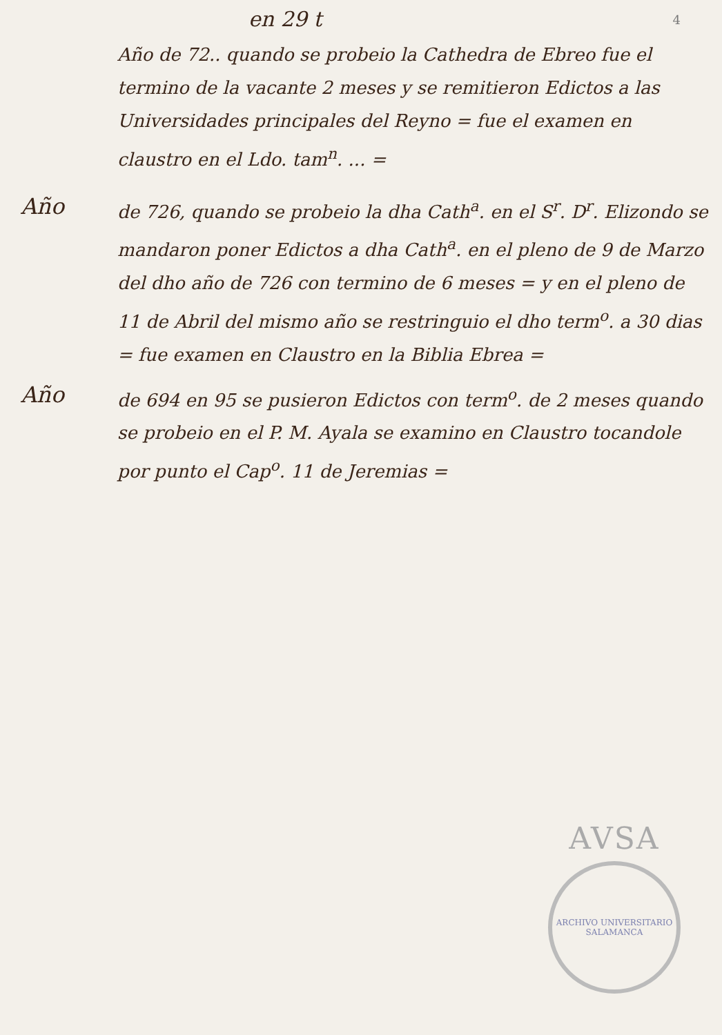en 29 t
4
Año de 72.. quando se probeio la Cathedra de Ebreo fue el termino de la vacante 2 meses y se remitieron Edictos a las Universidades principales del Reyno = fue el examen en claustro en el Ldo. tam<sup>n</sup>. ... =
Año
de 726, quando se probeio la dha Cath<sup>a</sup>. en el S<sup>r</sup>. D<sup>r</sup>. Elizondo se mandaron poner Edictos a dha Cath<sup>a</sup>. en el pleno de 9 de Marzo del dho año de 726 con termino de 6 meses = y en el pleno de 11 de Abril del mismo año se restringuio el dho term<sup>o</sup>. a 30 dias = fue examen en Claustro en la Biblia Ebrea =
Año
de 694 en 95 se pusieron Edictos con term<sup>o</sup>. de 2 meses quando se probeio en el P. M. Ayala se examino en Claustro tocandole por punto el Cap<sup>o</sup>. 11 de Jeremias =
AVSA
ARCHIVO UNIVERSITARIO SALAMANCA